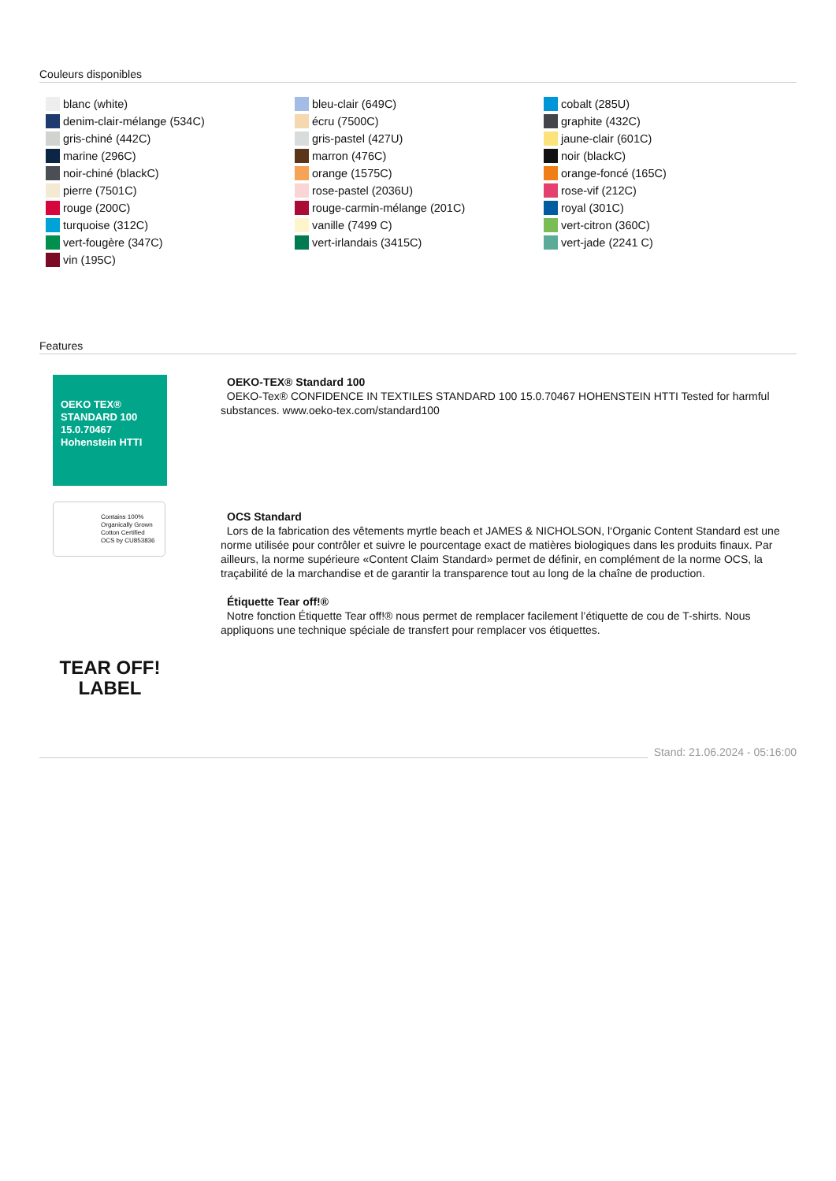Couleurs disponibles
blanc (white)
denim-clair-mélange (534C)
gris-chiné (442C)
marine (296C)
noir-chiné (blackC)
pierre (7501C)
rouge (200C)
turquoise (312C)
vert-fougère (347C)
vin (195C)
bleu-clair (649C)
écru (7500C)
gris-pastel (427U)
marron (476C)
orange (1575C)
rose-pastel (2036U)
rouge-carmin-mélange (201C)
vanille (7499 C)
vert-irlandais (3415C)
cobalt (285U)
graphite (432C)
jaune-clair (601C)
noir (blackC)
orange-foncé (165C)
rose-vif (212C)
royal (301C)
vert-citron (360C)
vert-jade (2241 C)
Features
OEKO TEX® STANDARD 100 15.0.70467 Hohenstein HTTI
OEKO-TEX® Standard 100
OEKO-Tex® CONFIDENCE IN TEXTILES STANDARD 100 15.0.70467 HOHENSTEIN HTTI Tested for harmful substances. www.oeko-tex.com/standard100
Contains 100% Organically Grown Cotton Certified OCS by CU853836
OCS Standard
Lors de la fabrication des vêtements myrtle beach et JAMES & NICHOLSON, l‘Organic Content Standard est une norme utilisée pour contrôler et suivre le pourcentage exact de matières biologiques dans les produits finaux. Par ailleurs, la norme supérieure «Content Claim Standard» permet de définir, en complément de la norme OCS, la traçabilité de la marchandise et de garantir la transparence tout au long de la chaîne de production.
TEAR OFF!
LABEL
Étiquette Tear off!®
Notre fonction Étiquette Tear off!® nous permet de remplacer facilement l’étiquette de cou de T-shirts. Nous appliquons une technique spéciale de transfert pour remplacer vos étiquettes.
Stand: 21.06.2024 - 05:16:00